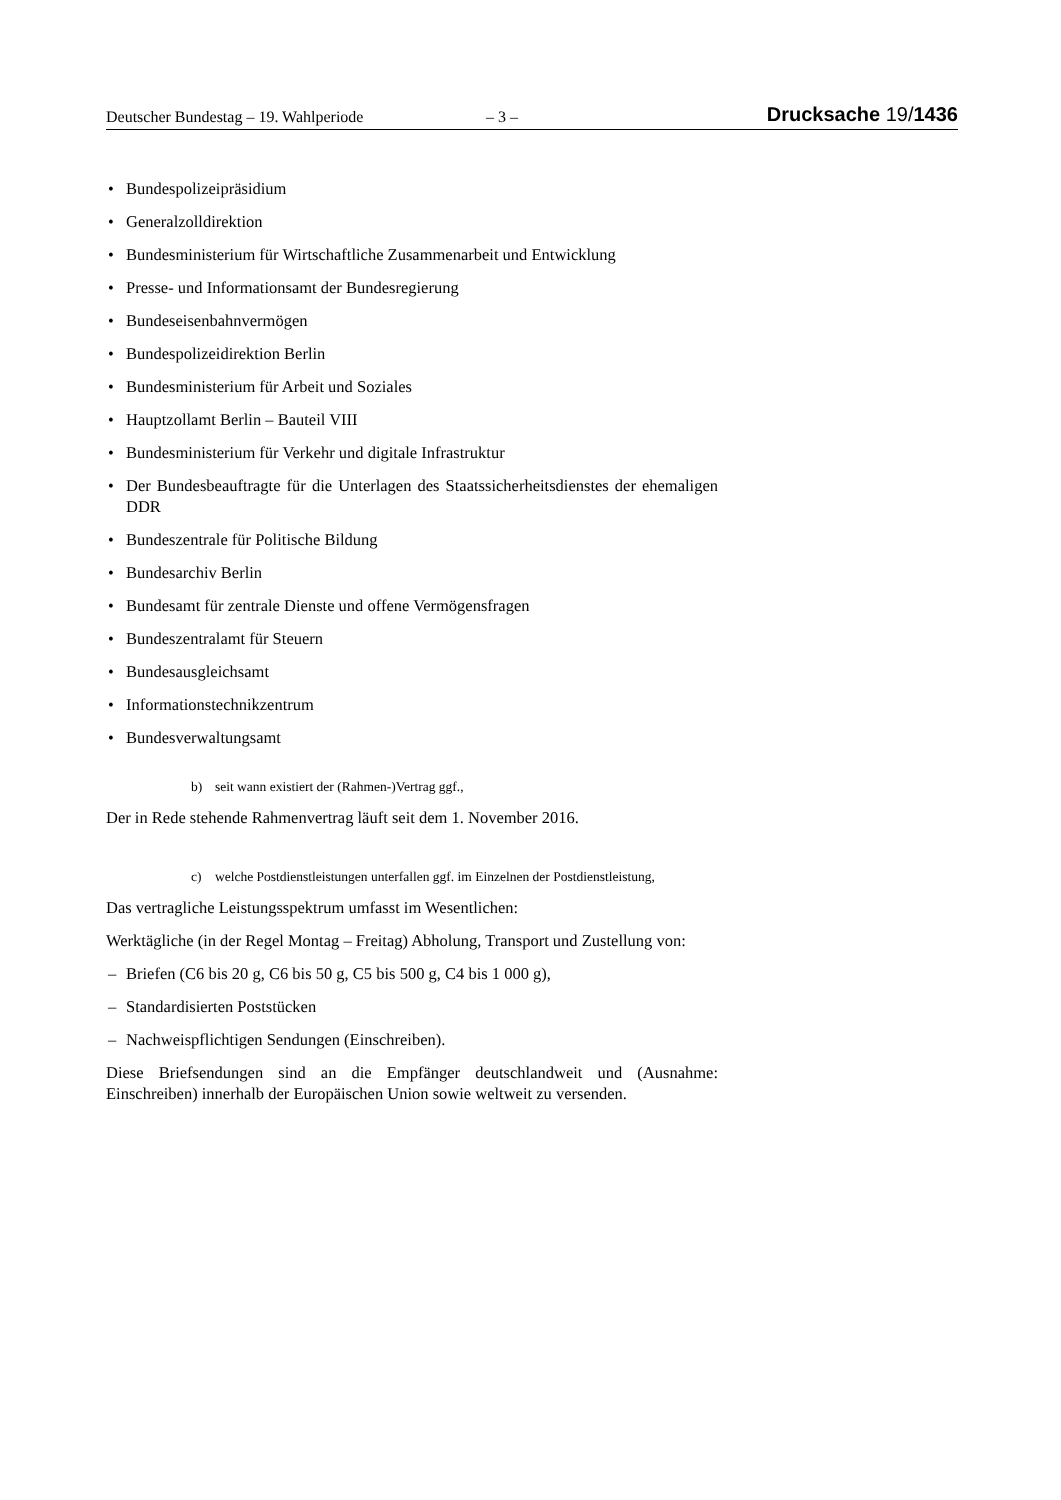Deutscher Bundestag – 19. Wahlperiode – 3 – Drucksache 19/1436
• Bundespolizeipräsidium
• Generalzolldirektion
• Bundesministerium für Wirtschaftliche Zusammenarbeit und Entwicklung
• Presse- und Informationsamt der Bundesregierung
• Bundeseisenbahnvermögen
• Bundespolizeidirektion Berlin
• Bundesministerium für Arbeit und Soziales
• Hauptzollamt Berlin – Bauteil VIII
• Bundesministerium für Verkehr und digitale Infrastruktur
• Der Bundesbeauftragte für die Unterlagen des Staatssicherheitsdienstes der ehemaligen DDR
• Bundeszentrale für Politische Bildung
• Bundesarchiv Berlin
• Bundesamt für zentrale Dienste und offene Vermögensfragen
• Bundeszentralamt für Steuern
• Bundesausgleichsamt
• Informationstechnikzentrum
• Bundesverwaltungsamt
b) seit wann existiert der (Rahmen-)Vertrag ggf.,
Der in Rede stehende Rahmenvertrag läuft seit dem 1. November 2016.
c) welche Postdienstleistungen unterfallen ggf. im Einzelnen der Postdienstleistung,
Das vertragliche Leistungsspektrum umfasst im Wesentlichen:
Werktägliche (in der Regel Montag – Freitag) Abholung, Transport und Zustellung von:
– Briefen (C6 bis 20 g, C6 bis 50 g, C5 bis 500 g, C4 bis 1 000 g),
– Standardisierten Poststücken
– Nachweispflichtigen Sendungen (Einschreiben).
Diese Briefsendungen sind an die Empfänger deutschlandweit und (Ausnahme: Einschreiben) innerhalb der Europäischen Union sowie weltweit zu versenden.